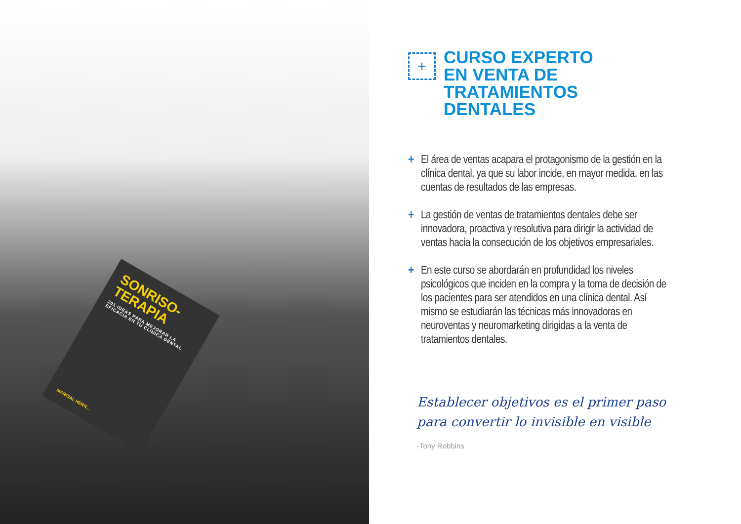SONRISO-
TERAPIA
201 IDEAS PARA MEJORAR LA EFICACIA EN TU CLÍNICA DENTAL
MARCIAL HERN…
+
CURSO EXPERTO
EN VENTA DE
TRATAMIENTOS
DENTALES
+ El área de ventas acapara el protagonismo de la gestión en la clínica dental, ya que su labor incide, en mayor medida, en las cuentas de resultados de las empresas.
+ La gestión de ventas de tratamientos dentales debe ser innovadora, proactiva y resolutiva para dirigir la actividad de ventas hacia la consecución de los objetivos empresariales.
+ En este curso se abordarán en profundidad los niveles psicológicos que inciden en la compra y la toma de decisión de los pacientes para ser atendidos en una clínica dental. Así mismo se estudiarán las técnicas más innovadoras en neuroventas y neuromarketing dirigidas a la venta de tratamientos dentales.
Establecer objetivos es el primer paso
para convertir lo invisible en visible
-Tony Robbins